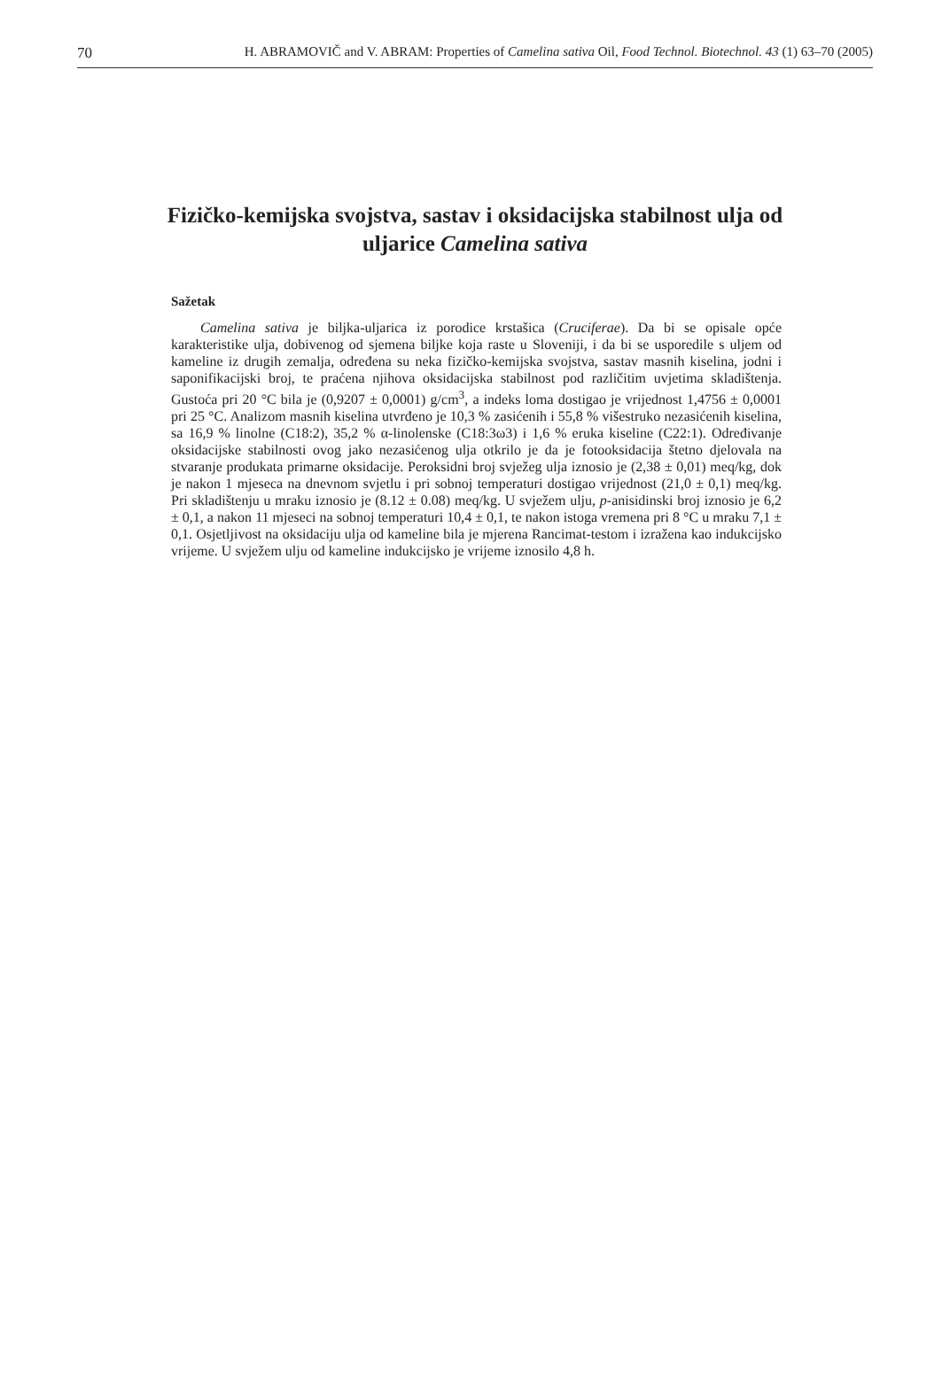70 H. ABRAMOVIČ and V. ABRAM: Properties of Camelina sativa Oil, Food Technol. Biotechnol. 43 (1) 63–70 (2005)
Fizičko-kemijska svojstva, sastav i oksidacijska stabilnost ulja od uljarice Camelina sativa
Sažetak
Camelina sativa je biljka-uljarica iz porodice krstašica (Cruciferae). Da bi se opisale opće karakteristike ulja, dobivenog od sjemena biljke koja raste u Sloveniji, i da bi se usporedile s uljem od kameline iz drugih zemalja, određena su neka fizičko-kemijska svojstva, sastav masnih kiselina, jodni i saponifikacijski broj, te praćena njihova oksidacijska stabilnost pod različitim uvjetima skladištenja. Gustoća pri 20 °C bila je (0,9207 ± 0,0001) g/cm<sup>3</sup>, a indeks loma dostigao je vrijednost 1,4756 ± 0,0001 pri 25 °C. Analizom masnih kiselina utvrđeno je 10,3 % zasićenih i 55,8 % višestruko nezasićenih kiselina, sa 16,9 % linolne (C18:2), 35,2 % α-linolenske (C18:3ω3) i 1,6 % eruka kiseline (C22:1). Određivanje oksidacijske stabilnosti ovog jako nezasićenog ulja otkrilo je da je fotooksidacija štetno djelovala na stvaranje produkata primarne oksidacije. Peroksidni broj svježeg ulja iznosio je (2,38 ± 0,01) meq/kg, dok je nakon 1 mjeseca na dnevnom svjetlu i pri sobnoj temperaturi dostigao vrijednost (21,0 ± 0,1) meq/kg. Pri skladištenju u mraku iznosio je (8.12 ± 0.08) meq/kg. U svježem ulju, p-anisidinski broj iznosio je 6,2 ± 0,1, a nakon 11 mjeseci na sobnoj temperaturi 10,4 ± 0,1, te nakon istoga vremena pri 8 °C u mraku 7,1 ± 0,1. Osjetljivost na oksidaciju ulja od kameline bila je mjerena Rancimat-testom i izražena kao indukcijsko vrijeme. U svježem ulju od kameline indukcijsko je vrijeme iznosilo 4,8 h.